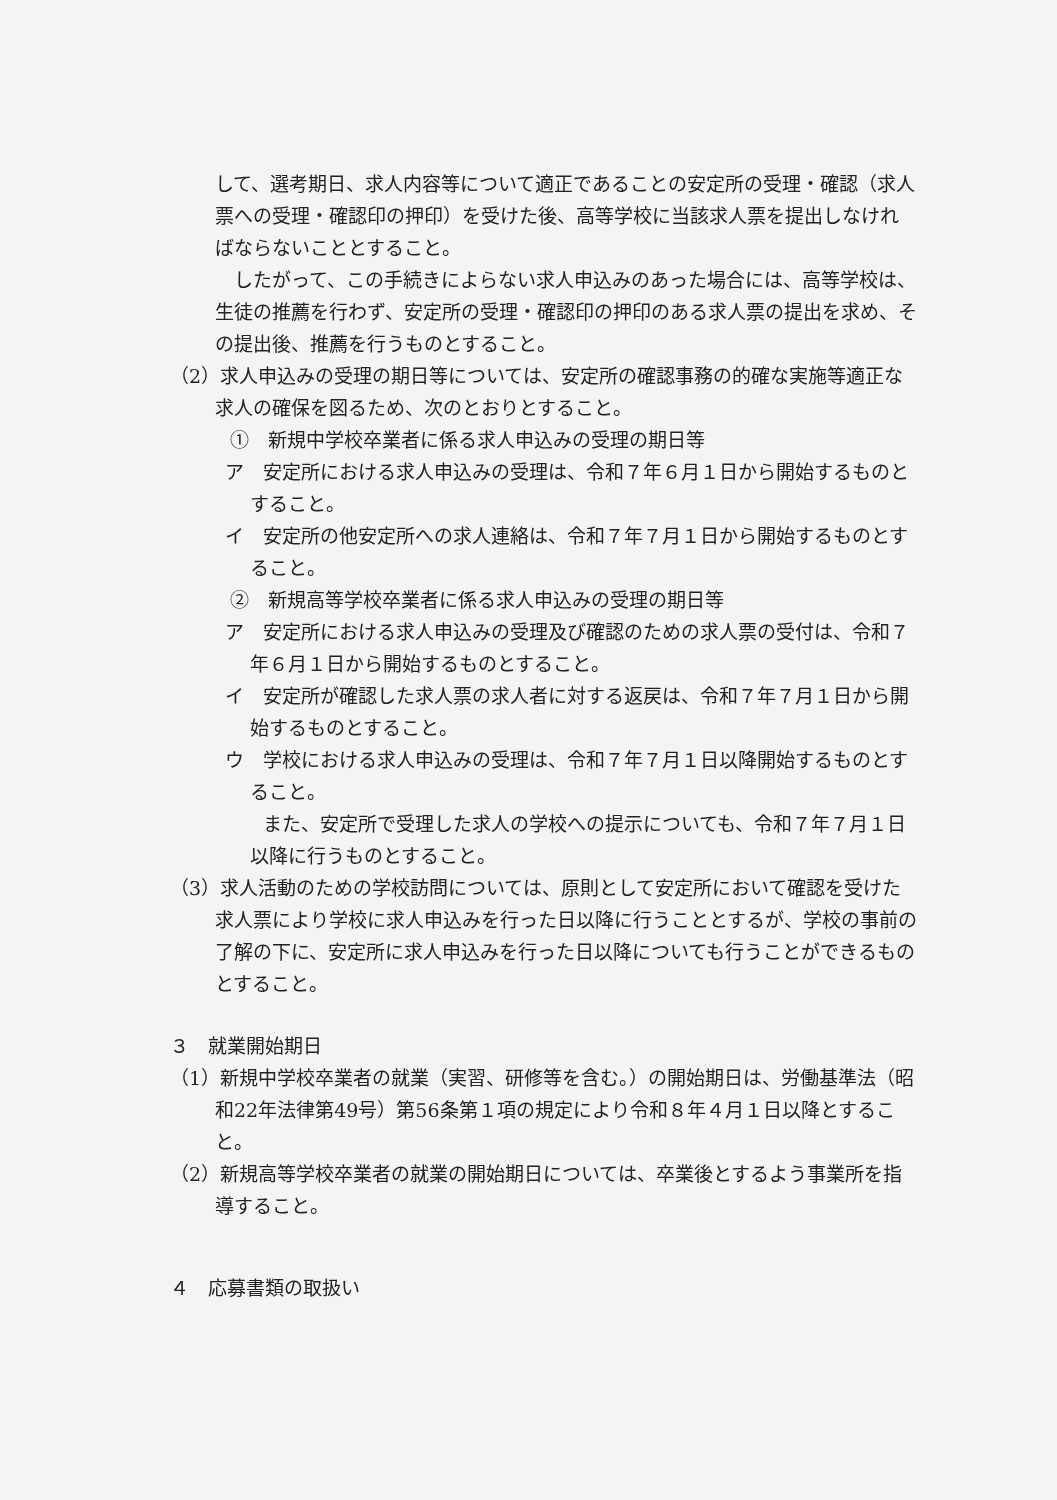して、選考期日、求人内容等について適正であることの安定所の受理・確認（求人票への受理・確認印の押印）を受けた後、高等学校に当該求人票を提出しなければならないこととすること。
　したがって、この手続きによらない求人申込みのあった場合には、高等学校は、生徒の推薦を行わず、安定所の受理・確認印の押印のある求人票の提出を求め、その提出後、推薦を行うものとすること。
（2）求人申込みの受理の期日等については、安定所の確認事務の的確な実施等適正な求人の確保を図るため、次のとおりとすること。
①　新規中学校卒業者に係る求人申込みの受理の期日等
ア　安定所における求人申込みの受理は、令和７年６月１日から開始するものとすること。
イ　安定所の他安定所への求人連絡は、令和７年７月１日から開始するものとすること。
②　新規高等学校卒業者に係る求人申込みの受理の期日等
ア　安定所における求人申込みの受理及び確認のための求人票の受付は、令和７年６月１日から開始するものとすること。
イ　安定所が確認した求人票の求人者に対する返戻は、令和７年７月１日から開始するものとすること。
ウ　学校における求人申込みの受理は、令和７年７月１日以降開始するものとすること。
　　また、安定所で受理した求人の学校への提示についても、令和７年７月１日以降に行うものとすること。
（3）求人活動のための学校訪問については、原則として安定所において確認を受けた求人票により学校に求人申込みを行った日以降に行うこととするが、学校の事前の了解の下に、安定所に求人申込みを行った日以降についても行うことができるものとすること。
３　就業開始期日
（1）新規中学校卒業者の就業（実習、研修等を含む。）の開始期日は、労働基準法（昭和22年法律第49号）第56条第１項の規定により令和８年４月１日以降とすること。
（2）新規高等学校卒業者の就業の開始期日については、卒業後とするよう事業所を指導すること。
４　応募書類の取扱い